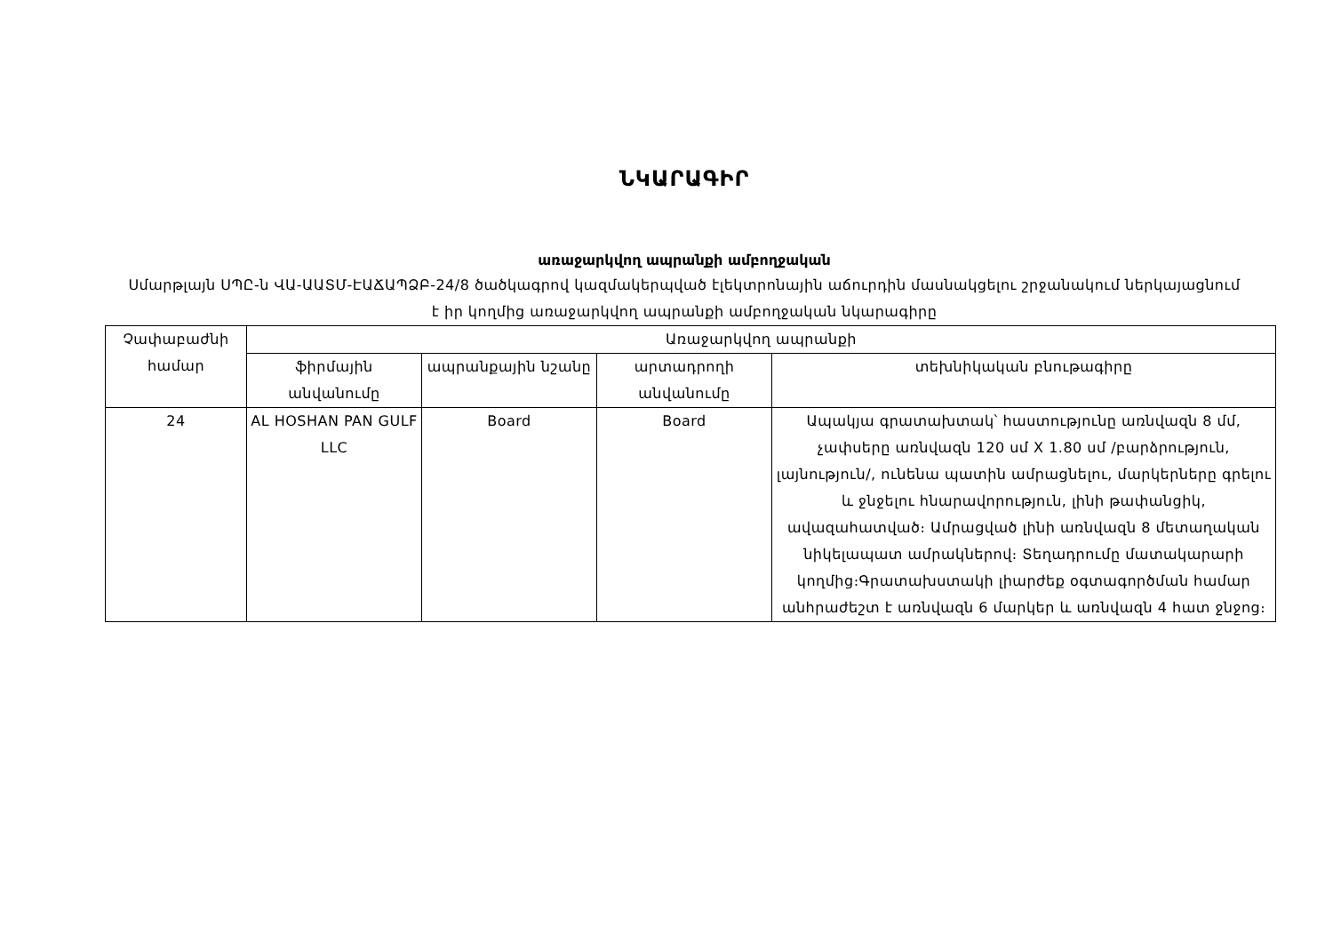ՆԿԱՐԱԳԻՐ
առաջարկվող ապրանքի ամբողջական
Սմարթլայն ՍՊԸ-ն ՎԱ-ԱԱՏՄ-ԷԱՃԱՊՁԲ-24/8 ծածկագրով կազմակերպված էլեկտրոնային աճուրդին մասնակցելու շրջանակում ներկայացնում է իր կողմից առաջարկվող ապրանքի ամբողջական նկարագիրը
| Չափաբաժնի համար | Առաջարկվող ապրանքի | | | |
| --- | --- | --- | --- | --- |
| | ֆիրմային անվանումը | ապրանքային նշանը | արտադրողի անվանումը | տեխնիկական բնութագիրը |
| 24 | AL HOSHAN PAN GULF LLC | Board | Board | Ապակյա գրատախտակ՝ հաստությունը առնվազն 8 մմ, չափսերը առնվազն 120 սմ X 1.80 սմ /բարձրություն, լայնություն/, ունենա պատին ամրացնելու, մարկերները գրելու և ջնջելու հնարավորություն, լինի թափանցիկ, ավազահատված։ Ամրացված լինի առնվազն 8 մետաղական նիկելապատ ամրակներով։ Տեղադրումը մատակարարի կողմից։Գրատախստակի լիարժեք օգտագործման համար անհրաժեշտ է առնվազն 6 մարկեր և առնվազն 4 հատ ջնջոց։ |